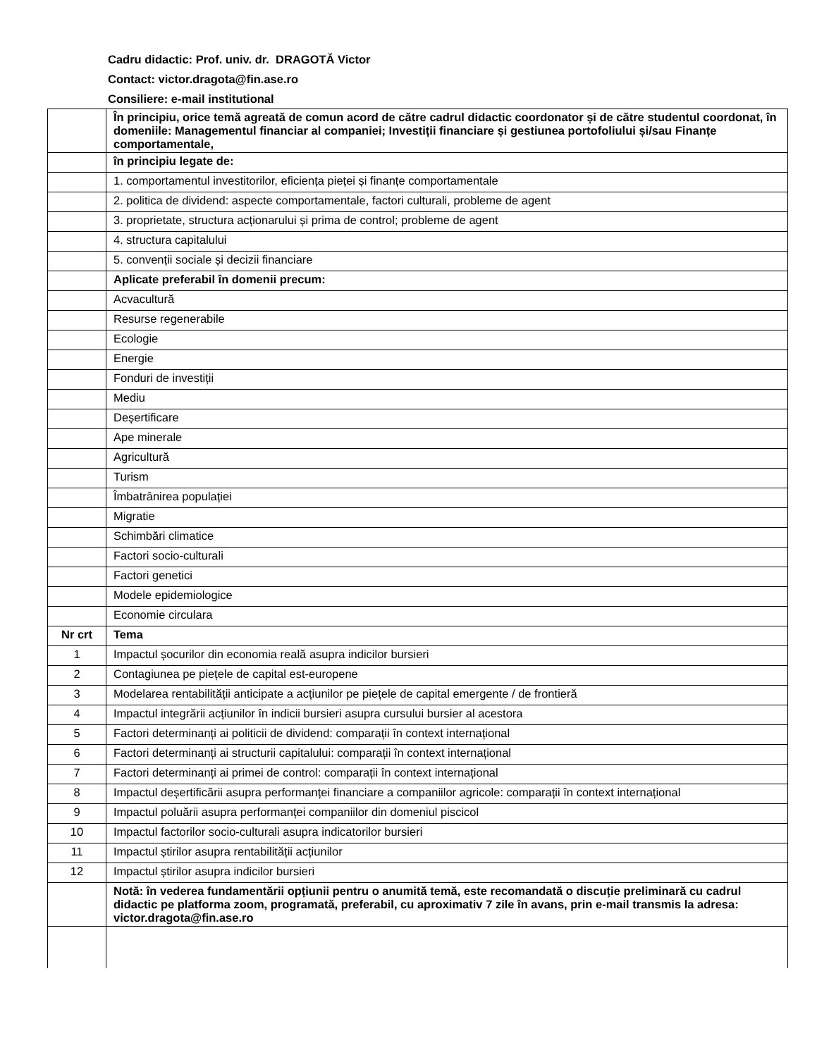Cadru didactic: Prof. univ. dr. DRAGOTĂ Victor
Contact: victor.dragota@fin.ase.ro
Consiliere: e-mail institutional
| | În principiu, orice temă agreată de comun acord de către cadrul didactic coordonator și de către studentul coordonat, în domeniile: Managementul financiar al companiei; Investiții financiare și gestiunea portofoliului și/sau Finanțe comportamentale, |
| | în principiu legate de: |
| | 1. comportamentul investitorilor, eficiența pieței și finanțe comportamentale |
| | 2. politica de dividend: aspecte comportamentale, factori culturali, probleme de agent |
| | 3. proprietate, structura acționarului și prima de control; probleme de agent |
| | 4. structura capitalului |
| | 5. convenții sociale și decizii financiare |
| | Aplicate preferabil în domenii precum: |
| | Acvacultură |
| | Resurse regenerabile |
| | Ecologie |
| | Energie |
| | Fonduri de investiții |
| | Mediu |
| | Deșertificare |
| | Ape minerale |
| | Agricultură |
| | Turism |
| | Îmbatrânirea populației |
| | Migratie |
| | Schimbări climatice |
| | Factori socio-culturali |
| | Factori genetici |
| | Modele epidemiologice |
| | Economie circulara |
| Nr crt | Tema |
| 1 | Impactul șocurilor din economia reală asupra indicilor bursieri |
| 2 | Contagiunea pe piețele de capital est-europene |
| 3 | Modelarea rentabilității anticipate a acțiunilor pe piețele de capital emergente / de frontieră |
| 4 | Impactul integrării acțiunilor în indicii bursieri asupra cursului bursier al acestora |
| 5 | Factori determinanți ai politicii de dividend: comparații în context internațional |
| 6 | Factori determinanți ai structurii capitalului: comparații în context internațional |
| 7 | Factori determinanți ai primei de control: comparații în context internațional |
| 8 | Impactul deșertificării asupra performanței financiare a companiilor agricole: comparații în context internațional |
| 9 | Impactul poluării asupra performanței companiilor din domeniul piscicol |
| 10 | Impactul factorilor socio-culturali asupra indicatorilor bursieri |
| 11 | Impactul știrilor asupra rentabilității acțiunilor |
| 12 | Impactul știrilor asupra indicilor bursieri |
| | Notă: în vederea fundamentării opțiunii pentru o anumită temă, este recomandată o discuție preliminară cu cadrul didactic pe platforma zoom, programată, preferabil, cu aproximativ 7 zile în avans, prin e-mail transmis la adresa: victor.dragota@fin.ase.ro |